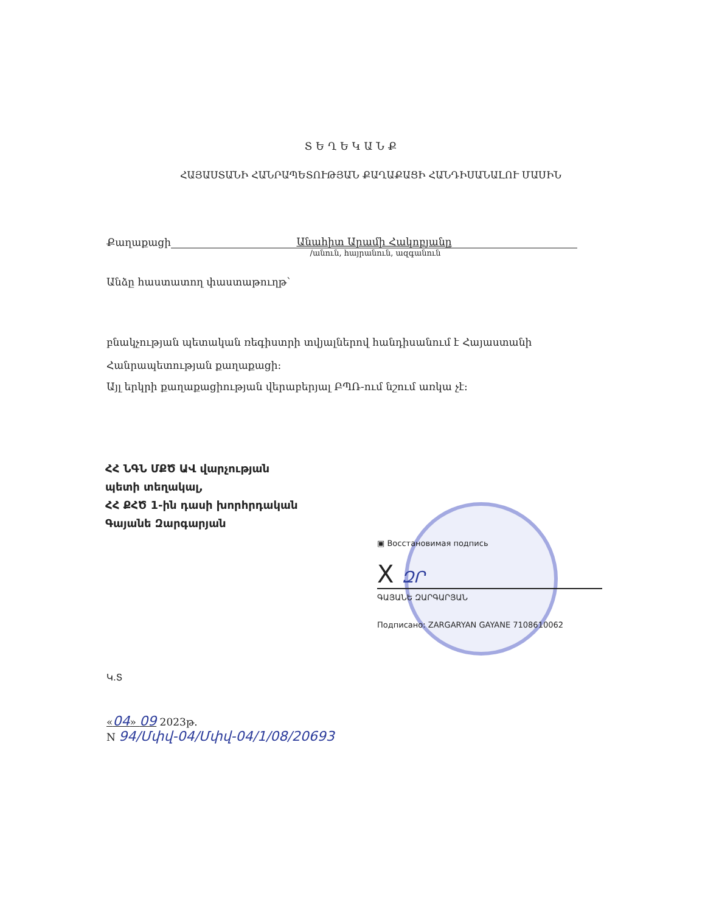ՏԵՂԵԿԱՆՔ
ՀԱՅԱՍՏԱՆԻ ՀԱՆՐԱՊԵՏՈՒԹՅԱՆ ՔԱՂԱՔԱՑԻ ՀԱՆԴԻՍԱՆԱԼՈՒ ՄԱՍԻՆ
Քաղաքացի Անահիտ Արամի Հակոբյանը
/անուն, հայրանուն, ազգանուն
Անձը հաստատող փաստաթուղթ՝
բնակչության պետական ռեգիստրի տվյալներով հանդիսանում է Հայաստանի Հանրապետության քաղաքացի:
Այլ երկրի քաղաքացիության վերաբերյալ ԲՊՌ-ում նշում առկա չէ:
ՀՀ ՆԳՆ ՄՔԾ ԱՎ վարչության
պետի տեղակալ,
ՀՀ ՔՀԾ 1-ին դասի խորհրդական
Գայանե Զարգարյան
▣ Восстановимая подпись
X ԶՐ
ԳԱՅԱՆԵ ԶԱՐԳԱՐՅԱՆ
Подписано: ZARGARYAN GAYANE 7108610062
Կ.Տ
«04» 09 2023թ.
N 94/Մփվ-04/Մփվ-04/1/08/20693